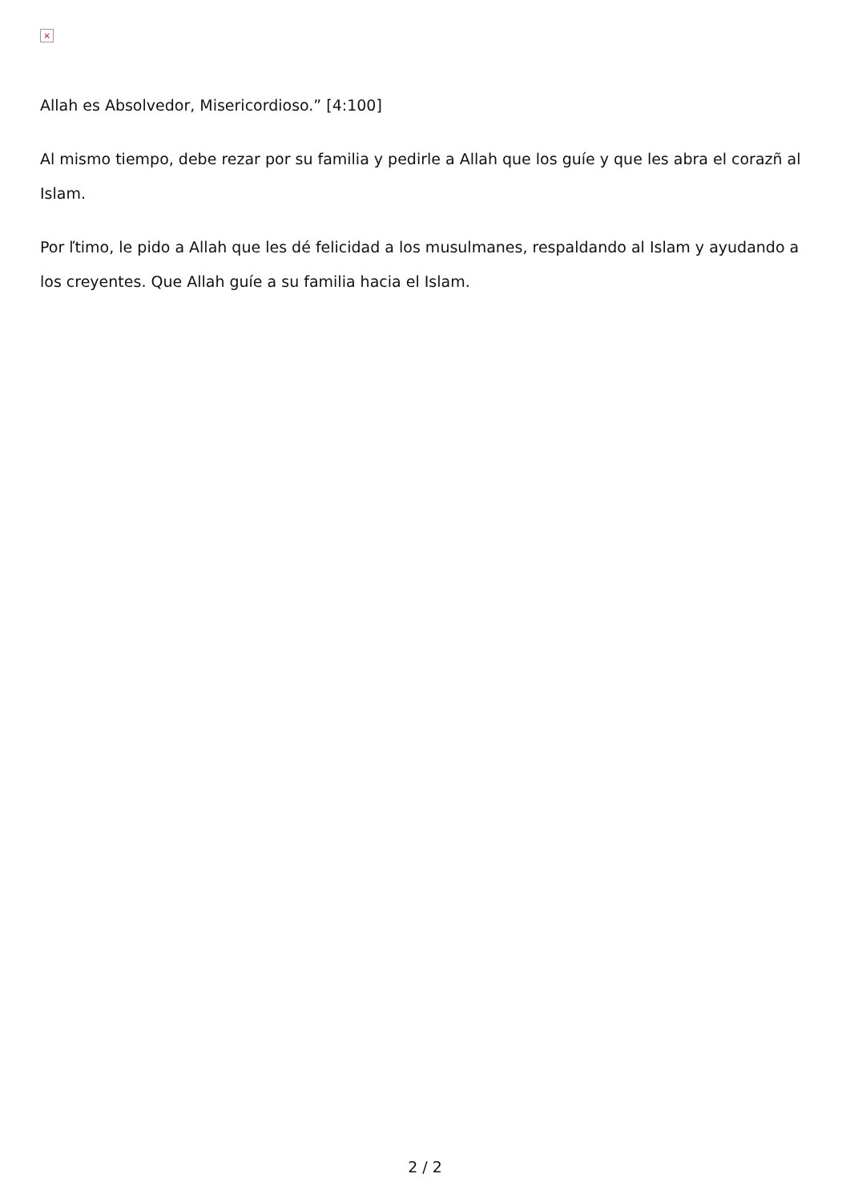×
Allah es Absolvedor, Misericordioso.” [4:100]
Al mismo tiempo, debe rezar por su familia y pedirle a Allah que los guíe y que les abra el corazñ al Islam.
Por ľtimo, le pido a Allah que les dé felicidad a los musulmanes, respaldando al Islam y ayudando a los creyentes. Que Allah guíe a su familia hacia el Islam.
2 / 2